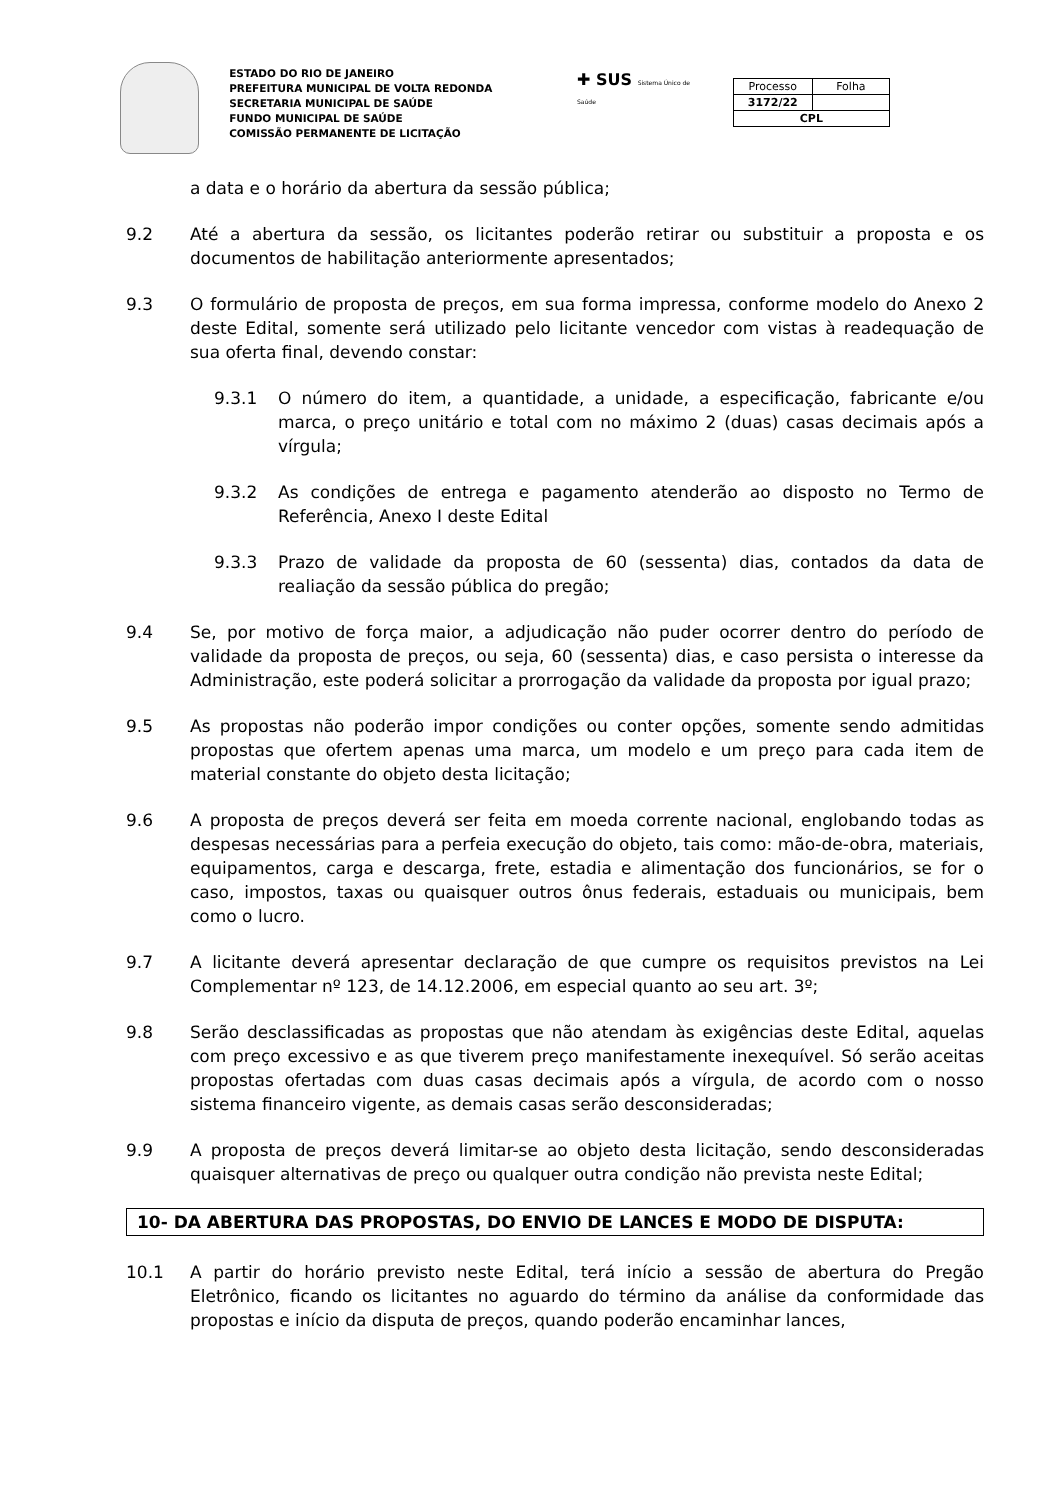ESTADO DO RIO DE JANEIRO
PREFEITURA MUNICIPAL DE VOLTA REDONDA
SECRETARIA MUNICIPAL DE SAÚDE
FUNDO MUNICIPAL DE SAÚDE
COMISSÃO PERMANENTE DE LICITAÇÃO
✚ SUS Sistema Único de Saúde
| Processo | Folha |
| --- | --- |
| 3172/22 | |
| CPL | |
a data e o horário da abertura da sessão pública;
9.2 Até a abertura da sessão, os licitantes poderão retirar ou substituir a proposta e os documentos de habilitação anteriormente apresentados;
9.3 O formulário de proposta de preços, em sua forma impressa, conforme modelo do Anexo 2 deste Edital, somente será utilizado pelo licitante vencedor com vistas à readequação de sua oferta final, devendo constar:
9.3.1 O número do item, a quantidade, a unidade, a especificação, fabricante e/ou marca, o preço unitário e total com no máximo 2 (duas) casas decimais após a vírgula;
9.3.2 As condições de entrega e pagamento atenderão ao disposto no Termo de Referência, Anexo I deste Edital
9.3.3 Prazo de validade da proposta de 60 (sessenta) dias, contados da data de realiação da sessão pública do pregão;
9.4 Se, por motivo de força maior, a adjudicação não puder ocorrer dentro do período de validade da proposta de preços, ou seja, 60 (sessenta) dias, e caso persista o interesse da Administração, este poderá solicitar a prorrogação da validade da proposta por igual prazo;
9.5 As propostas não poderão impor condições ou conter opções, somente sendo admitidas propostas que ofertem apenas uma marca, um modelo e um preço para cada item de material constante do objeto desta licitação;
9.6 A proposta de preços deverá ser feita em moeda corrente nacional, englobando todas as despesas necessárias para a perfeia execução do objeto, tais como: mão-de-obra, materiais, equipamentos, carga e descarga, frete, estadia e alimentação dos funcionários, se for o caso, impostos, taxas ou quaisquer outros ônus federais, estaduais ou municipais, bem como o lucro.
9.7 A licitante deverá apresentar declaração de que cumpre os requisitos previstos na Lei Complementar nº 123, de 14.12.2006, em especial quanto ao seu art. 3º;
9.8 Serão desclassificadas as propostas que não atendam às exigências deste Edital, aquelas com preço excessivo e as que tiverem preço manifestamente inexequível. Só serão aceitas propostas ofertadas com duas casas decimais após a vírgula, de acordo com o nosso sistema financeiro vigente, as demais casas serão desconsideradas;
9.9 A proposta de preços deverá limitar-se ao objeto desta licitação, sendo desconsideradas quaisquer alternativas de preço ou qualquer outra condição não prevista neste Edital;
10- DA ABERTURA DAS PROPOSTAS, DO ENVIO DE LANCES E MODO DE DISPUTA:
10.1 A partir do horário previsto neste Edital, terá início a sessão de abertura do Pregão Eletrônico, ficando os licitantes no aguardo do término da análise da conformidade das propostas e início da disputa de preços, quando poderão encaminhar lances,